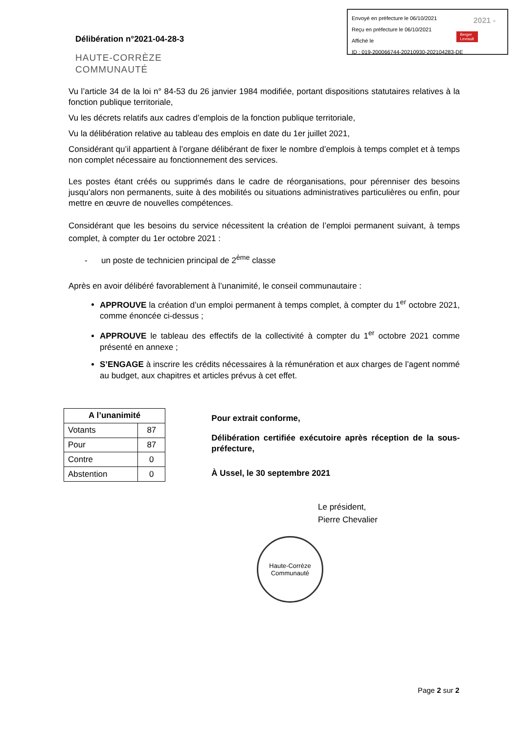Envoyé en préfecture le 06/10/2021
Reçu en préfecture le 06/10/2021
Affiché le
ID : 019-200066744-20210930-202104283-DE
2021 -
Berger
Levrault
Délibération n°2021-04-28-3
HAUTE-CORRÈZE
COMMUNAUTÉ
Vu l’article 34 de la loi n° 84-53 du 26 janvier 1984 modifiée, portant dispositions statutaires relatives à la fonction publique territoriale,
Vu les décrets relatifs aux cadres d’emplois de la fonction publique territoriale,
Vu la délibération relative au tableau des emplois en date du 1er juillet 2021,
Considérant qu’il appartient à l’organe délibérant de fixer le nombre d’emplois à temps complet et à temps non complet nécessaire au fonctionnement des services.
Les postes étant créés ou supprimés dans le cadre de réorganisations, pour pérenniser des besoins jusqu’alors non permanents, suite à des mobilités ou situations administratives particulières ou enfin, pour mettre en œuvre de nouvelles compétences.
Considérant que les besoins du service nécessitent la création de l’emploi permanent suivant, à temps complet, à compter du 1er octobre 2021 :
- un poste de technicien principal de 2<sup>ème</sup> classe
Après en avoir délibéré favorablement à l’unanimité, le conseil communautaire :
APPROUVE la création d’un emploi permanent à temps complet, à compter du 1<sup>er</sup> octobre 2021, comme énoncée ci-dessus ;
APPROUVE le tableau des effectifs de la collectivité à compter du 1<sup>er</sup> octobre 2021 comme présenté en annexe ;
S’ENGAGE à inscrire les crédits nécessaires à la rémunération et aux charges de l’agent nommé au budget, aux chapitres et articles prévus à cet effet.
| A l’unanimité | |
| --- | --- |
| Votants | 87 |
| Pour | 87 |
| Contre | 0 |
| Abstention | 0 |
Pour extrait conforme,
Délibération certifiée exécutoire après réception de la sous-préfecture,
À Ussel, le 30 septembre 2021
Le président,
Pierre Chevalier
Haute-Corrèze
Communauté
Page 2 sur 2